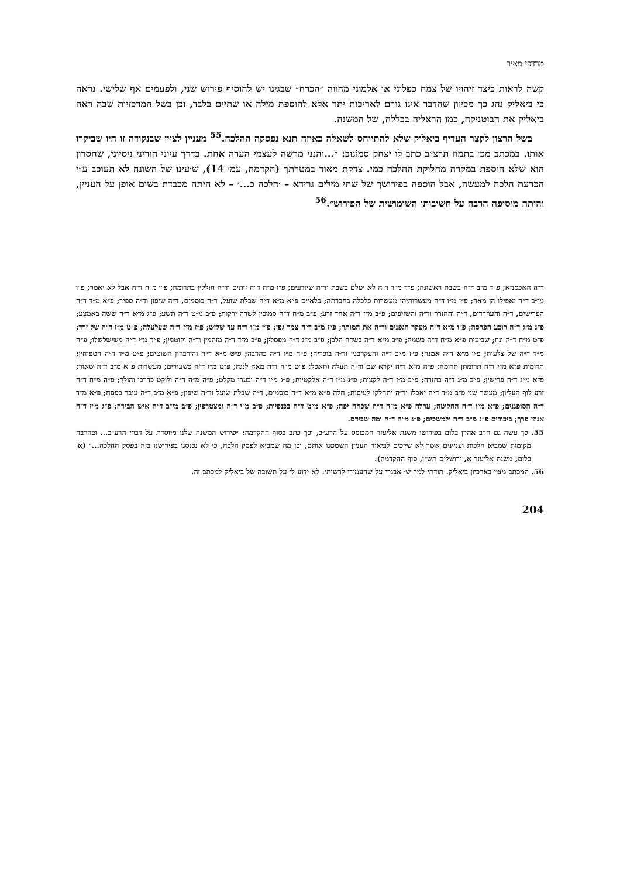מרדכי מאיר
קשה לראות כיצד זיהויו של צמח כפלוני או אלמוני מהווה ״הכרח״ שבגינו יש להוסיף פירוש שני, ולפעמים אף שלישי. נראה כי ביאליק נהג כך מכיוון שהדבר אינו גורם לאריכות יתר אלא להוספת מילה או שתיים בלבד, וכן בשל המרכזיות שבה ראה ביאליק את הבוטניקה, כמו הראליה בכללה, של המשנה.
בשל הרצון לקצר העדיף ביאליק שלא להתייחס לשאלה כאיזה תנא נפסקה ההלכה.<sup>55</sup> מעניין לציין שבנקודה זו היו שביקרו אותו. במכתב מכ׳ בתמוז תרצ״ב כתב לו יצחק סמוֹנוּב: ״...והנני מרשה לעצמי הערה אחת. בדרך עיוני הוריני ניסיוני, שחסרון הוא שלא הוספת במקרה מחלוקת ההלכה כמי. צדקת מאוד במטרתך (הקדמה, עמ׳ 14), ש׳עינו של השונה לא תעוכב ע״י הכרעת הלכה למעשה, אבל הוספה בפירושך של שתי מילים גרידא – ׳הלכה כ...׳ – לא היתה מכבדת בשום אופן על העניין, והיתה מוסיפה הרבה על חשיבותו השימושית של הפירוש״.<sup>56</sup>
ד״ה האכסניא; פ״ד מ״ב ד״ה בשבת ראשונה; פ״ד מ״ד ד״ה לא יטלם בשבת וד״ה שיודעים; פ״ו מ״ה ד״ה זיתים וד״ה חולקין בתרומה; פ״ו מ״ח ד״ה אבל לא יאמר; פ״ו מי״ב ד״ה ואפילו הן מאה; פ״ז מ״ו ד״ה מעשרותיהן מעשרות כלכלה בחברתה; כלאיים פ״א מ״א ד״ה שבלת שועל, ד״ה כוסמים, ד״ה שיפון וד״ה ספיר; פ״א מ״ד ד״ה הפרישים, ד״ה והעוזרדים, ד״ה והחזרר וד״ה והשזיפים; פ״ב מ״ז ד״ה אחד זרע; פ״ב מ״ח ד״ה סמוכין לשדה ירקות; פ״ב מ״ט ד״ה תשע; פ״ג מ״א ד״ה ששה באמצע; פ״ג מ״ג ד״ה רובע הפרסה; פ״ו מ״א ד״ה מעקר הגפנים וד״ה את המותר; פ״ז מ״ב ד״ה צמר גפן; פ״ז מ״ו ד״ה עד שליש; פ״ז מ״ז ד״ה שעלעלה; פ״ט מ״ז ד״ה של זרד; פ״ט מ״ח ד״ה ונוז; שביעית פ״א מ״ח ד״ה כשמה; פ״ב מ״א ד״ה בשדה הלבן; פ״ב מ״ג ד״ה מפסלין; פ״ב מ״ד ד״ה מזהמין וד״ה וקוטמין; פ״ד מ״י ד״ה משישלשלו; פ״ה מ״ד ד״ה של צלעות; פ״ו מ״א ד״ה אמנה; פ״ז מ״ב ד״ה והעקרבנין וד״ה בוכריה; פ״ח מ״ו ד״ה בחרבה; פ״ט מ״א ד״ה והירבוזין השוטים; פ״ט מ״ד ד״ה הטפיחין; תרומות פ״א מ״י ד״ה תרומתן תרומה; פ״ה מ״א ד״ה יקרא שם וד״ה תעלה ותאכל; פ״ט מ״ה ד״ה מאה לנגה; פ״ט מ״ו ד״ה כשעורים; מעשרות פ״א מ״ב ד״ה שאור; פ״א מ״ג ד״ה פרישין; פ״ב מ״ג ד״ה בחזרה; פ״ב מ״ז ד״ה לקצות; פ״ג מ״ז ד״ה אלקטיות; פ״ג מ״י ד״ה ובערי מקלט; פ״ה מ״ה ד״ה ולוקט כדרכו והולך; פ״ה מ״ח ד״ה זרע לוף העליון; מעשר שני פ״ב מ״ד ד״ה יאכלו וד״ה יתחלקו לעיסות; חלה פ״א מ״א ד״ה כוסמים, ד״ה שבלת שועל וד״ה שיפון; פ״א מ״ב ד״ה עובר בפסח; פ״א מ״ד ד״ה הסופגנים; פ״א מ״ו ד״ה החליטה; ערלה פ״א מ״ה ד״ה שכחה יפה; פ״א מ״ט ד״ה בכנפיות; פ״ב מ״י ד״ה ומצטרפין; פ״ב מי״ב ד״ה איש הבירה; פ״ג מ״ז ד״ה אגוזי פרך; ביכורים פ״ג מ״ב ד״ה ולמשכים; פ״ג מ״ה ד״ה ומה שבידם.
55. כך עשה גם הרב אהרן בלום בפירושו משנת אליעזר המבוסס על הרע״ב, וכך כתב בסוף ההקדמה: ״פירוש המשנה שלנו מיוסדת על דברי הרע״ב... ובהרבה מקומות שמביא הלכות ועניינים אשר לא שייכים לביאור העניין השמטנו אותם, וכן מה שמביא לפסק הלכה, כי לא נכנסנו בפירושנו בזה בפסק ההלכה...״ (א׳ בלום, משנת אליעזר א, ירושלים תש״ן, סוף ההקדמה).
56. המכתב מצוי בארכיון ביאליק. תודתי למר ש׳ אבנרי על שהעמידו לרשותי. לא ידוע לי על תשובה של ביאליק למכתב זה.
204